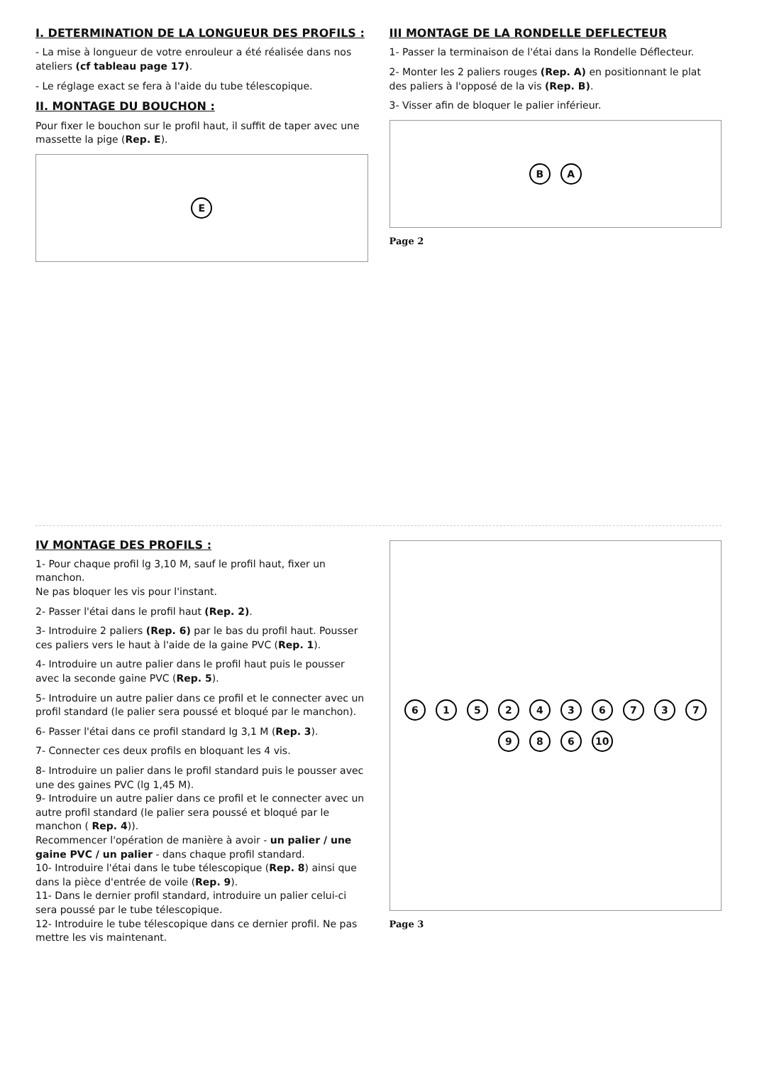I. DETERMINATION DE LA LONGUEUR DES PROFILS :
- La mise à longueur de votre enrouleur a été réalisée dans nos ateliers (cf tableau page 17).
- Le réglage exact se fera à l'aide du tube télescopique.
II. MONTAGE DU BOUCHON :
Pour fixer le bouchon sur le profil haut, il suffit de taper avec une massette la pige (Rep. E).
E
III MONTAGE DE LA RONDELLE DEFLECTEUR
1- Passer la terminaison de l'étai dans la Rondelle Déflecteur.
2- Monter les 2 paliers rouges (Rep. A) en positionnant le plat des paliers à l'opposé de la vis (Rep. B).
3- Visser afin de bloquer le palier inférieur.
B A
Page 2
IV MONTAGE DES PROFILS :
1- Pour chaque profil lg 3,10 M, sauf le profil haut, fixer un manchon.
Ne pas bloquer les vis pour l'instant.
2- Passer l'étai dans le profil haut (Rep. 2).
3- Introduire 2 paliers (Rep. 6) par le bas du profil haut. Pousser ces paliers vers le haut à l'aide de la gaine PVC (Rep. 1).
4- Introduire un autre palier dans le profil haut puis le pousser avec la seconde gaine PVC (Rep. 5).
5- Introduire un autre palier dans ce profil et le connecter avec un profil standard (le palier sera poussé et bloqué par le manchon).
6- Passer l'étai dans ce profil standard lg 3,1 M (Rep. 3).
7- Connecter ces deux profils en bloquant les 4 vis.
8- Introduire un palier dans le profil standard puis le pousser avec une des gaines PVC (lg 1,45 M).
9- Introduire un autre palier dans ce profil et le connecter avec un autre profil standard (le palier sera poussé et bloqué par le manchon ( Rep. 4)).
Recommencer l'opération de manière à avoir - un palier / une gaine PVC / un palier - dans chaque profil standard.
10- Introduire l'étai dans le tube télescopique (Rep. 8) ainsi que dans la pièce d'entrée de voile (Rep. 9).
11- Dans le dernier profil standard, introduire un palier celui-ci sera poussé par le tube télescopique.
12- Introduire le tube télescopique dans ce dernier profil. Ne pas mettre les vis maintenant.
6 1 5 2 4 3 6 7 3 7 9 8 6 10
Page 3